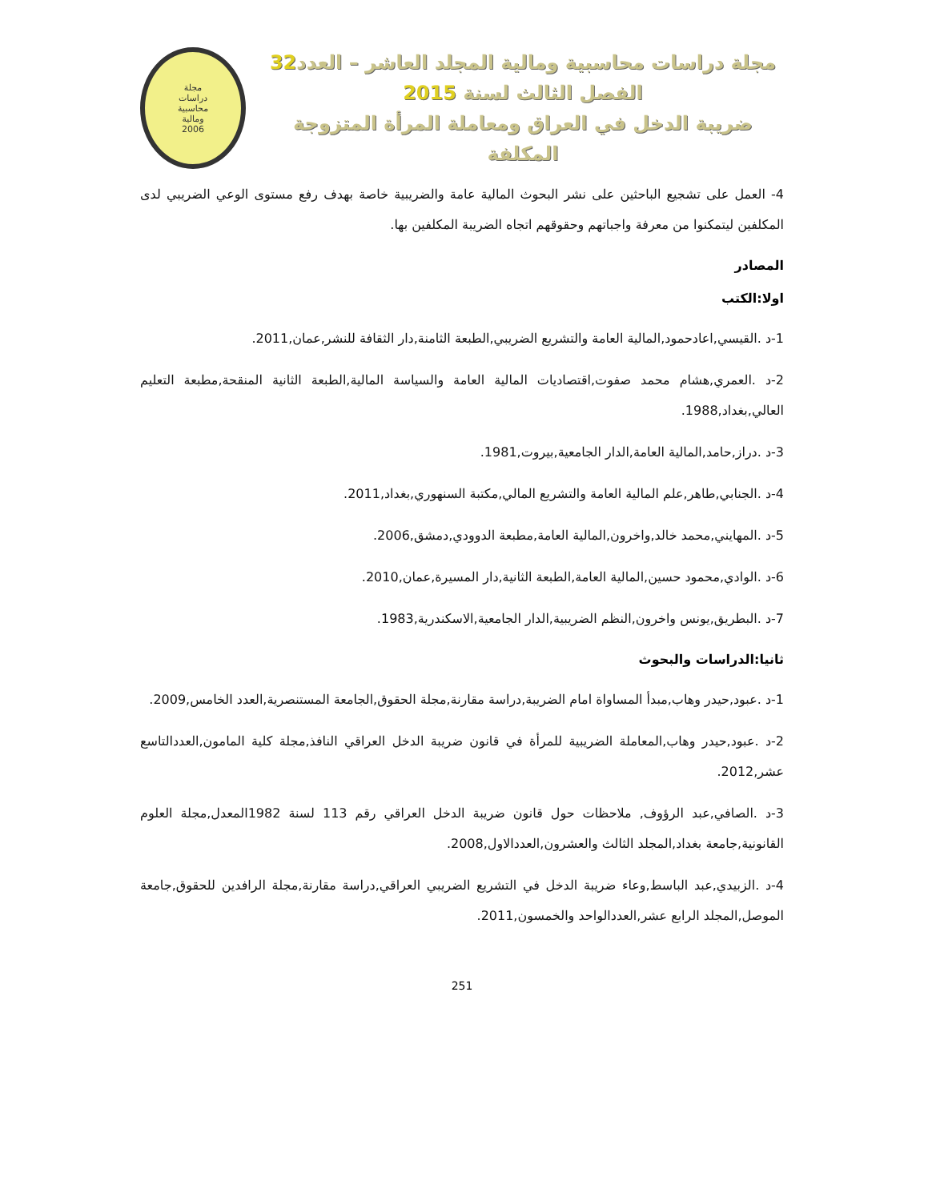مجلة دراسات محاسبية ومالية المجلد العاشر – العدد32
الفصل الثالث لسنة 2015
ضريبة الدخل في العراق ومعاملة المرأة المتزوجة المكلفة
مجلة
دراسات
محاسبية
ومالية
2006
4- العمل على تشجيع الباحثين على نشر البحوث المالية عامة والضريبية خاصة بهدف رفع مستوى الوعي الضريبي لدى المكلفين ليتمكنوا من معرفة واجباتهم وحقوقهم اتجاه الضريبة المكلفين بها.
المصادر
اولا:الكتب
1-د .القيسي,اعادحمود,المالية العامة والتشريع الضريبي,الطبعة الثامنة,دار الثقافة للنشر,عمان,2011.
2-د .العمري,هشام محمد صفوت,اقتصاديات المالية العامة والسياسة المالية,الطبعة الثانية المنقحة,مطبعة التعليم العالي,بغداد,1988.
3-د .دراز,حامد,المالية العامة,الدار الجامعية,بيروت,1981.
4-د .الجنابي,طاهر,علم المالية العامة والتشريع المالي,مكتبة السنهوري,بغداد,2011.
5-د .المهايني,محمد خالد,واخرون,المالية العامة,مطبعة الدوودي,دمشق,2006.
6-د .الوادي,محمود حسين,المالية العامة,الطبعة الثانية,دار المسيرة,عمان,2010.
7-د .البطريق,يونس واخرون,النظم الضريبية,الدار الجامعية,الاسكندرية,1983.
ثانيا:الدراسات والبحوث
1-د .عبود,حيدر وهاب,مبدأ المساواة امام الضريبة,دراسة مقارنة,مجلة الحقوق,الجامعة المستنصرية,العدد الخامس,2009.
2-د .عبود,حيدر وهاب,المعاملة الضريبية للمرأة في قانون ضريبة الدخل العراقي النافذ,مجلة كلية المامون,العددالتاسع عشر,2012.
3-د .الصافي,عبد الرؤوف, ملاحظات حول قانون ضريبة الدخل العراقي رقم 113 لسنة 1982المعدل,مجلة العلوم القانونية,جامعة بغداد,المجلد الثالث والعشرون,العددالاول,2008.
4-د .الزبيدي,عبد الباسط,وعاء ضريبة الدخل في التشريع الضريبي العراقي,دراسة مقارنة,مجلة الرافدين للحقوق,جامعة الموصل,المجلد الرابع عشر,العددالواحد والخمسون,2011.
251